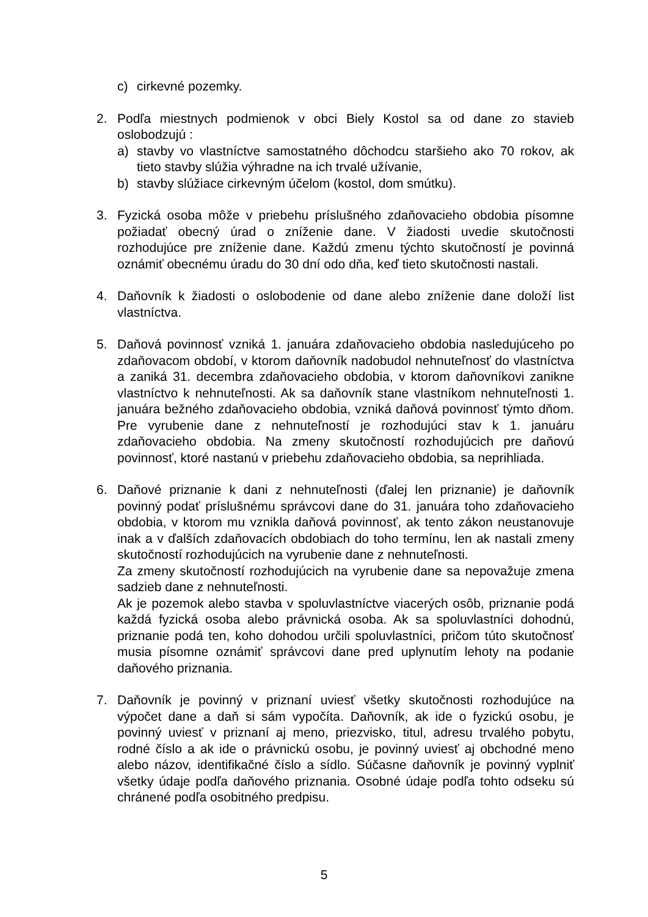c) cirkevné pozemky.
2. Podľa miestnych podmienok v obci Biely Kostol sa od dane zo stavieb oslobodzujú :
a) stavby vo vlastníctve samostatného dôchodcu staršieho ako 70 rokov, ak tieto stavby slúžia výhradne na ich trvalé užívanie,
b) stavby slúžiace cirkevným účelom (kostol, dom smútku).
3. Fyzická osoba môže v priebehu príslušného zdaňovacieho obdobia písomne požiadať obecný úrad o zníženie dane. V žiadosti uvedie skutočnosti rozhodujúce pre zníženie dane. Každú zmenu týchto skutočností je povinná oznámiť obecnému úradu do 30 dní odo dňa, keď tieto skutočnosti nastali.
4. Daňovník k žiadosti o oslobodenie od dane alebo zníženie dane doloží list vlastníctva.
5. Daňová povinnosť vzniká 1. januára zdaňovacieho obdobia nasledujúceho po zdaňovacom období, v ktorom daňovník nadobudol nehnuteľnosť do vlastníctva a zaniká 31. decembra zdaňovacieho obdobia, v ktorom daňovníkovi zanikne vlastníctvo k nehnuteľnosti. Ak sa daňovník stane vlastníkom nehnuteľnosti 1. januára bežného zdaňovacieho obdobia, vzniká daňová povinnosť týmto dňom. Pre vyrubenie dane z nehnuteľností je rozhodujúci stav k 1. januáru zdaňovacieho obdobia. Na zmeny skutočností rozhodujúcich pre daňovú povinnosť, ktoré nastanú v priebehu zdaňovacieho obdobia, sa neprihliada.
6. Daňové priznanie k dani z nehnuteľnosti (ďalej len priznanie) je daňovník povinný podať príslušnému správcovi dane do 31. januára toho zdaňovacieho obdobia, v ktorom mu vznikla daňová povinnosť, ak tento zákon neustanovuje inak a v ďalších zdaňovacích obdobiach do toho termínu, len ak nastali zmeny skutočností rozhodujúcich na vyrubenie dane z nehnuteľnosti.
Za zmeny skutočností rozhodujúcich na vyrubenie dane sa nepovažuje zmena sadzieb dane z nehnuteľnosti.
Ak je pozemok alebo stavba v spoluvlastníctve viacerých osôb, priznanie podá každá fyzická osoba alebo právnická osoba. Ak sa spoluvlastníci dohodnú, priznanie podá ten, koho dohodou určili spoluvlastníci, pričom túto skutočnosť musia písomne oznámiť správcovi dane pred uplynutím lehoty na podanie daňového priznania.
7. Daňovník je povinný v priznaní uviesť všetky skutočnosti rozhodujúce na výpočet dane a daň si sám vypočíta. Daňovník, ak ide o fyzickú osobu, je povinný uviesť v priznaní aj meno, priezvisko, titul, adresu trvalého pobytu, rodné číslo a ak ide o právnickú osobu, je povinný uviesť aj obchodné meno alebo názov, identifikačné číslo a sídlo. Súčasne daňovník je povinný vyplniť všetky údaje podľa daňového priznania. Osobné údaje podľa tohto odseku sú chránené podľa osobitného predpisu.
5